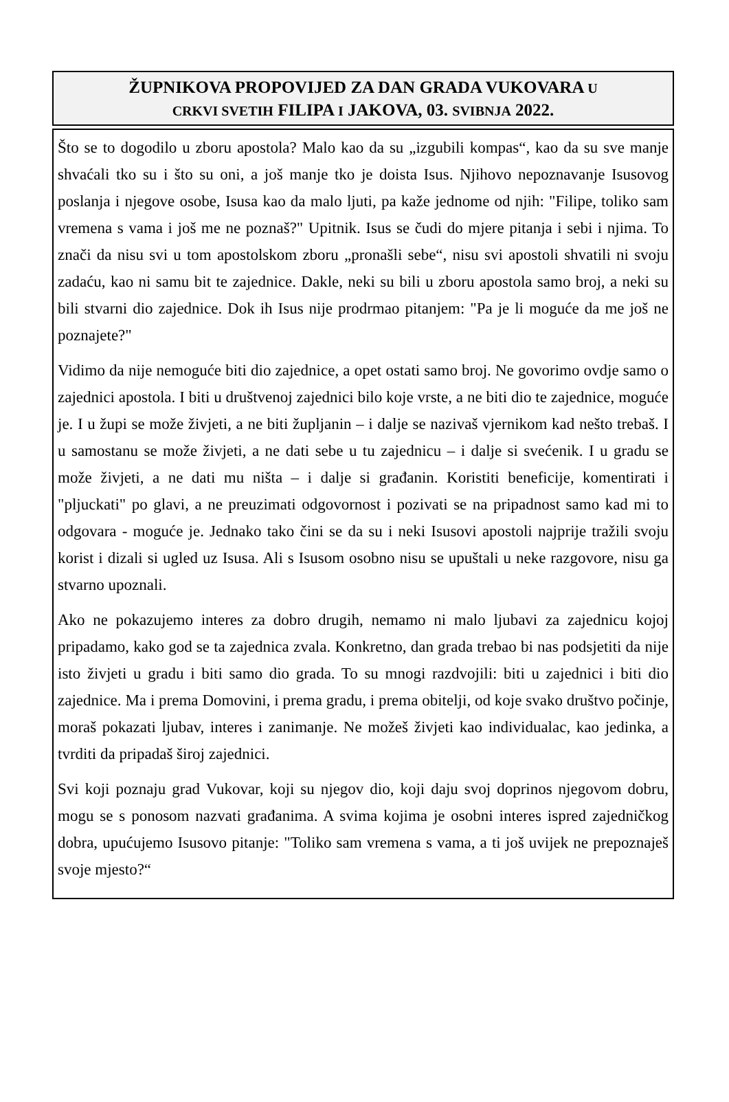ŽUPNIKOVA PROPOVIJED ZA DAN GRADA VUKOVARA U
CRKVI SVETIH FILIPA I JAKOVA, 03. SVIBNJA 2022.
Što se to dogodilo u zboru apostola? Malo kao da su „izgubili kompas“, kao da su sve manje shvaćali tko su i što su oni, a još manje tko je doista Isus. Njihovo nepoznavanje Isusovog poslanja i njegove osobe, Isusa kao da malo ljuti, pa kaže jednome od njih: "Filipe, toliko sam vremena s vama i još me ne poznaš?" Upitnik. Isus se čudi do mjere pitanja i sebi i njima. To znači da nisu svi u tom apostolskom zboru „pronašli sebe“, nisu svi apostoli shvatili ni svoju zadaću, kao ni samu bit te zajednice. Dakle, neki su bili u zboru apostola samo broj, a neki su bili stvarni dio zajednice. Dok ih Isus nije prodrmao pitanjem: "Pa je li moguće da me još ne poznajete?"
Vidimo da nije nemoguće biti dio zajednice, a opet ostati samo broj. Ne govorimo ovdje samo o zajednici apostola. I biti u društvenoj zajednici bilo koje vrste, a ne biti dio te zajednice, moguće je. I u župi se može živjeti, a ne biti župljanin – i dalje se nazivaš vjernikom kad nešto trebaš. I u samostanu se može živjeti, a ne dati sebe u tu zajednicu – i dalje si svećenik. I u gradu se može živjeti, a ne dati mu ništa – i dalje si građanin. Koristiti beneficije, komentirati i "pljuckati" po glavi, a ne preuzimati odgovornost i pozivati se na pripadnost samo kad mi to odgovara - moguće je. Jednako tako čini se da su i neki Isusovi apostoli najprije tražili svoju korist i dizali si ugled uz Isusa. Ali s Isusom osobno nisu se upuštali u neke razgovore, nisu ga stvarno upoznali.
Ako ne pokazujemo interes za dobro drugih, nemamo ni malo ljubavi za zajednicu kojoj pripadamo, kako god se ta zajednica zvala. Konkretno, dan grada trebao bi nas podsjetiti da nije isto živjeti u gradu i biti samo dio grada. To su mnogi razdvojili: biti u zajednici i biti dio zajednice. Ma i prema Domovini, i prema gradu, i prema obitelji, od koje svako društvo počinje, moraš pokazati ljubav, interes i zanimanje. Ne možeš živjeti kao individualac, kao jedinka, a tvrditi da pripadaš široj zajednici.
Svi koji poznaju grad Vukovar, koji su njegov dio, koji daju svoj doprinos njegovom dobru, mogu se s ponosom nazvati građanima. A svima kojima je osobni interes ispred zajedničkog dobra, upućujemo Isusovo pitanje: "Toliko sam vremena s vama, a ti još uvijek ne prepoznaješ svoje mjesto?“